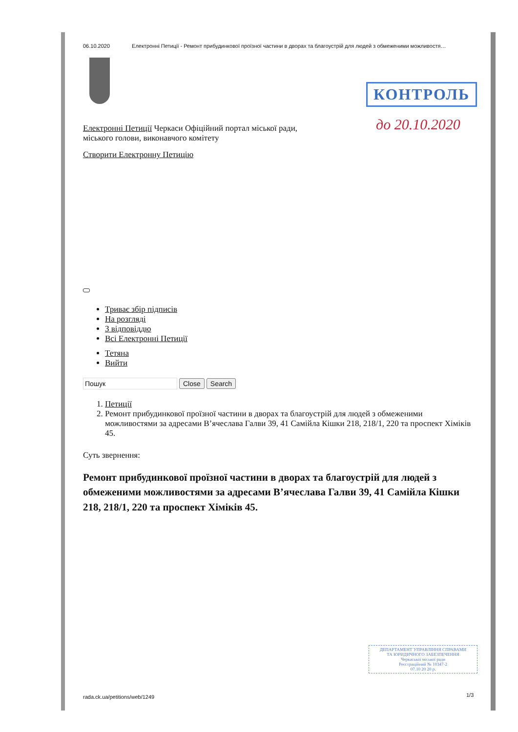06.10.2020 Електронні Петиції - Ремонт прибудинкової проїзної частини в дворах та благоустрій для людей з обмеженими можливостя…
КОНТРОЛЬ
до 20.10.2020
Електронні Петиції Черкаси Офіційний портал міської ради,
міського голови, виконавчого комітету
Створити Електронну Петицію
Триває збір підписів
На розгляді
З відповіддю
Всі Електронні Петиції
Тетяна
Вийти
Пошук Close Search
1. Петиції
2. Ремонт прибудинкової проїзної частини в дворах та благоустрій для людей з обмеженими можливостями за адресами В’ячеслава Галви 39, 41 Самійла Кішки 218, 218/1, 220 та проспект Хіміків 45.
Суть звернення:
Ремонт прибудинкової проїзної частини в дворах та благоустрій для людей з обмеженими можливостями за адресами В’ячеслава Галви 39, 41 Самійла Кішки 218, 218/1, 220 та проспект Хіміків 45.
ДЕПАРТАМЕНТ УПРАВЛІННЯ СПРАВАМИ
ТА ЮРИДИЧНОГО ЗАБЕЗПЕЧЕННЯ
Черкаської міської ради
Реєстраційний № 10347-2
07.10 20 20 р.
rada.ck.ua/petitions/web/1249 1/3